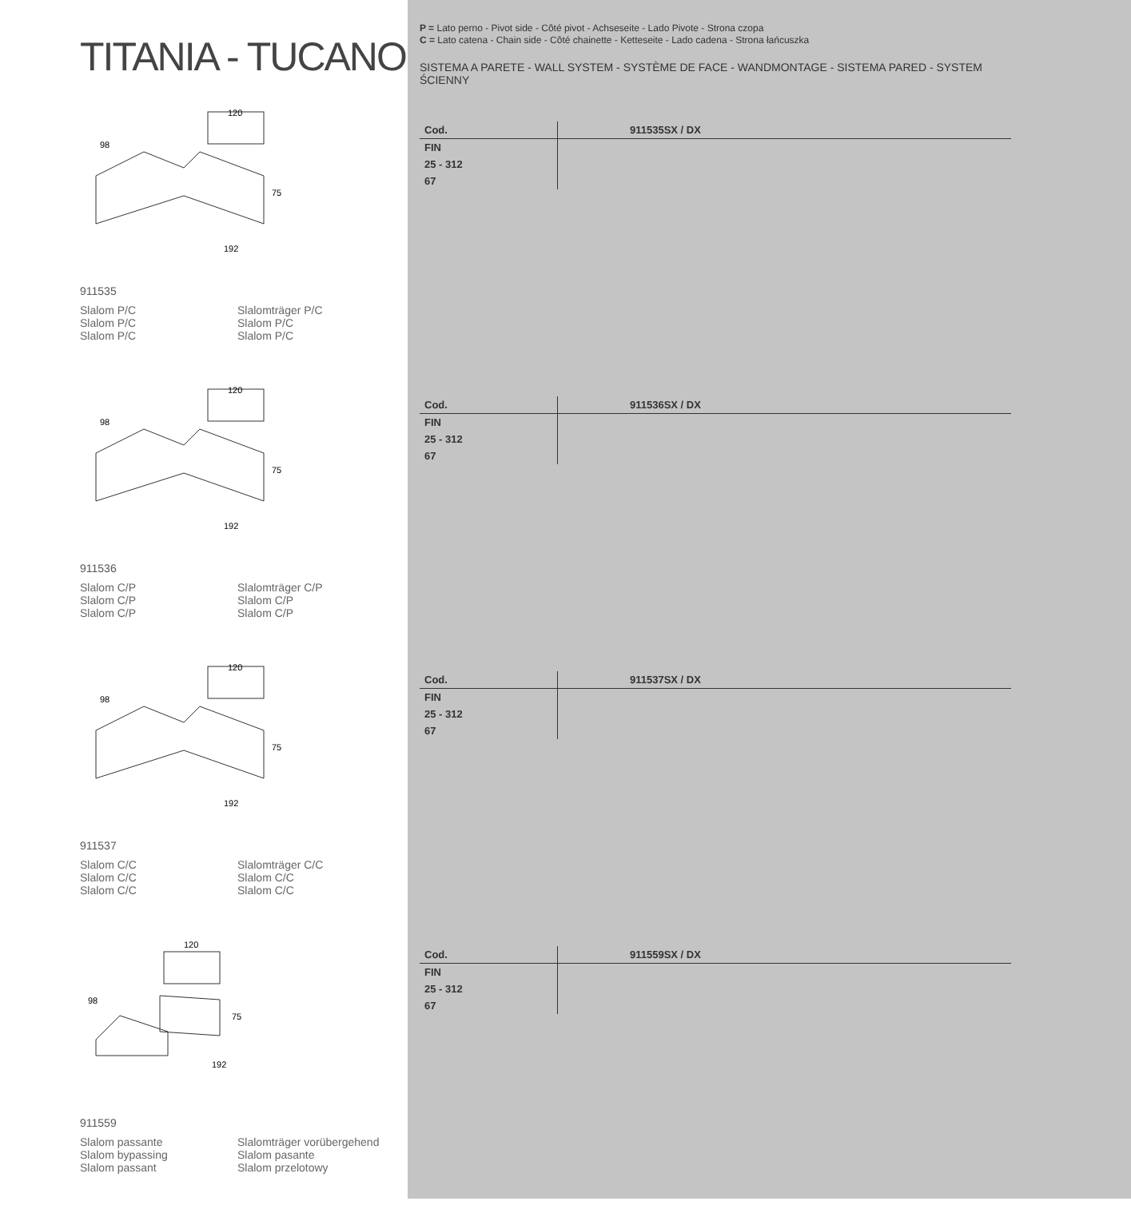TITANIA - TUCANO
120
98
75
192
911535
Slalom P/C
Slalom P/C
Slalom P/C
Slalomträger P/C
Slalom P/C
Slalom P/C
120
98
75
192
911536
Slalom C/P
Slalom C/P
Slalom C/P
Slalomträger C/P
Slalom C/P
Slalom C/P
120
98
75
192
911537
Slalom C/C
Slalom C/C
Slalom C/C
Slalomträger C/C
Slalom C/C
Slalom C/C
120
98
75
192
911559
Slalom passante
Slalom bypassing
Slalom passant
Slalomträger vorübergehend
Slalom pasante
Slalom przelotowy
P = Lato perno - Pivot side - Côté pivot - Achseseite - Lado Pivote - Strona czopa
C = Lato catena - Chain side - Côté chainette - Ketteseite - Lado cadena - Strona łańcuszka
SISTEMA A PARETE - WALL SYSTEM - SYSTÈME DE FACE - WANDMONTAGE - SISTEMA PARED - SYSTEM ŚCIENNY
| Cod. | 911535SX / DX |
| --- | --- |
| FIN | |
| 25 - 312 | |
| 67 | |
| Cod. | 911536SX / DX |
| --- | --- |
| FIN | |
| 25 - 312 | |
| 67 | |
| Cod. | 911537SX / DX |
| --- | --- |
| FIN | |
| 25 - 312 | |
| 67 | |
| Cod. | 911559SX / DX |
| --- | --- |
| FIN | |
| 25 - 312 | |
| 67 | |